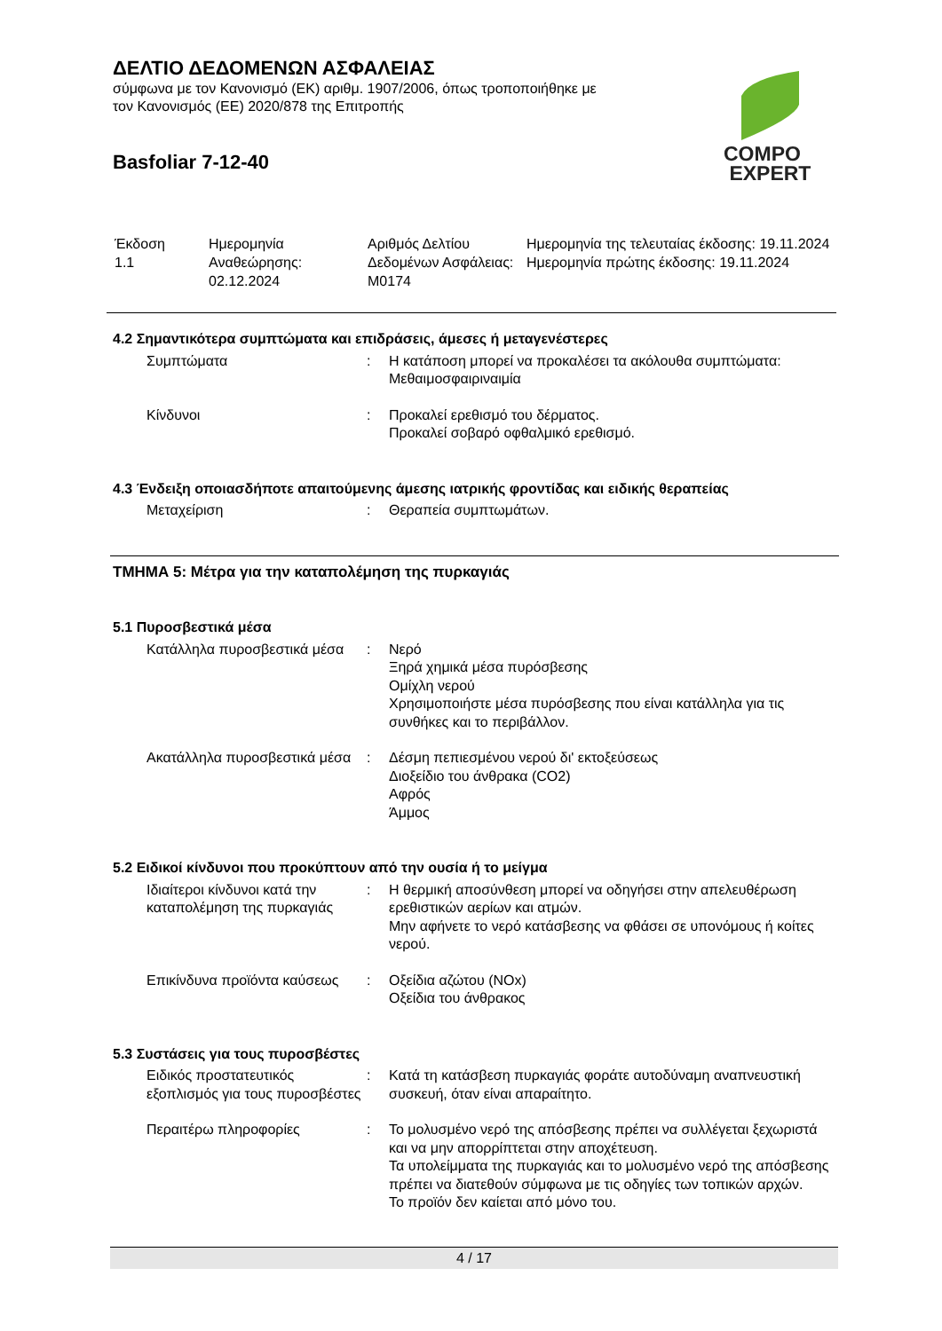ΔΕΛΤΙΟ ΔΕΔΟΜΕΝΩΝ ΑΣΦΑΛΕΙΑΣ
σύμφωνα με τον Κανονισμό (ΕΚ) αριθμ. 1907/2006, όπως τροποποιήθηκε με τον Κανονισμός (ΕΕ) 2020/878 της Επιτροπής
Basfoliar 7-12-40
COMPO
EXPERT
| Έκδοση 1.1 | Ημερομηνία Αναθεώρησης: 02.12.2024 | Αριθμός Δελτίου Δεδομένων Ασφάλειας: M0174 | Ημερομηνία της τελευταίας έκδοσης: 19.11.2024 Ημερομηνία πρώτης έκδοσης: 19.11.2024 |
4.2 Σημαντικότερα συμπτώματα και επιδράσεις, άμεσες ή μεταγενέστερες
| Συμπτώματα | : | Η κατάποση μπορεί να προκαλέσει τα ακόλουθα συμπτώματα: Μεθαιμοσφαιριναιμία |
| Κίνδυνοι | : | Προκαλεί ερεθισμό του δέρματος. Προκαλεί σοβαρό οφθαλμικό ερεθισμό. |
4.3 Ένδειξη οποιασδήποτε απαιτούμενης άμεσης ιατρικής φροντίδας και ειδικής θεραπείας
| Μεταχείριση | : | Θεραπεία συμπτωμάτων. |
ΤΜΗΜΑ 5: Μέτρα για την καταπολέμηση της πυρκαγιάς
5.1 Πυροσβεστικά μέσα
| Κατάλληλα πυροσβεστικά μέσα | : | Νερό Ξηρά χημικά μέσα πυρόσβεσης Ομίχλη νερού Χρησιμοποιήστε μέσα πυρόσβεσης που είναι κατάλληλα για τις συνθήκες και το περιβάλλον. |
| Ακατάλληλα πυροσβεστικά μέσα | : | Δέσμη πεπιεσμένου νερού δι' εκτοξεύσεως Διοξείδιο του άνθρακα (CO2) Αφρός Άμμος |
5.2 Ειδικοί κίνδυνοι που προκύπτουν από την ουσία ή το μείγμα
| Ιδιαίτεροι κίνδυνοι κατά την καταπολέμηση της πυρκαγιάς | : | Η θερμική αποσύνθεση μπορεί να οδηγήσει στην απελευθέρωση ερεθιστικών αερίων και ατμών. Μην αφήνετε το νερό κατάσβεσης να φθάσει σε υπονόμους ή κοίτες νερού. |
| Επικίνδυνα προϊόντα καύσεως | : | Οξείδια αζώτου (NOx) Οξείδια του άνθρακος |
5.3 Συστάσεις για τους πυροσβέστες
| Ειδικός προστατευτικός εξοπλισμός για τους πυροσβέστες | : | Κατά τη κατάσβεση πυρκαγιάς φοράτε αυτοδύναμη αναπνευστική συσκευή, όταν είναι απαραίτητο. |
| Περαιτέρω πληροφορίες | : | Το μολυσμένο νερό της απόσβεσης πρέπει να συλλέγεται ξεχωριστά και να μην απορρίπτεται στην αποχέτευση. Τα υπολείμματα της πυρκαγιάς και το μολυσμένο νερό της απόσβεσης πρέπει να διατεθούν σύμφωνα με τις οδηγίες των τοπικών αρχών. Το προϊόν δεν καίεται από μόνο του. |
4 / 17